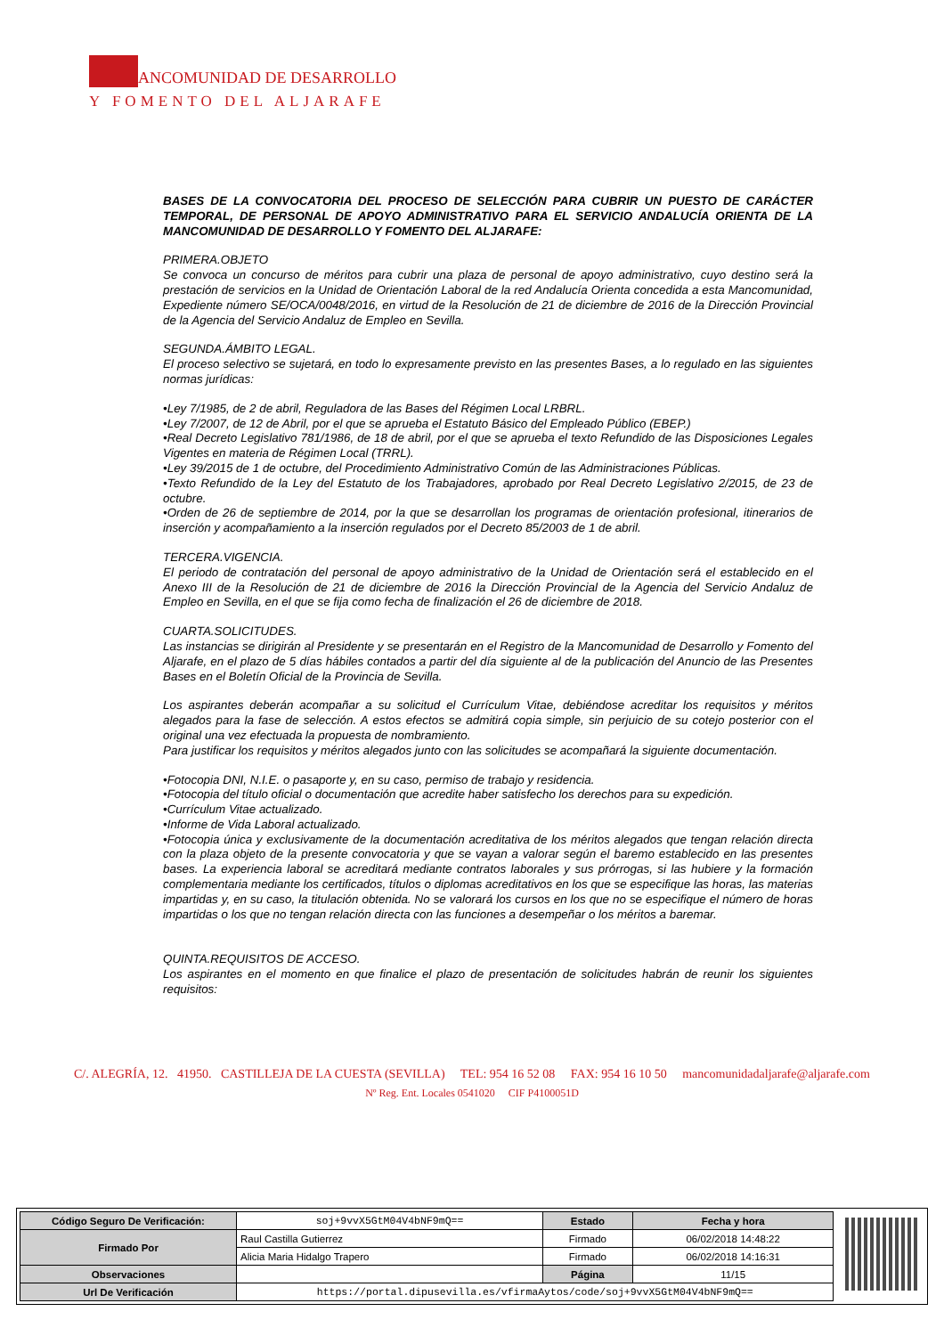ANCOMUNIDAD DE DESARROLLO
Y FOMENTO DEL ALJARAFE
BASES DE LA CONVOCATORIA DEL PROCESO DE SELECCIÓN PARA CUBRIR UN PUESTO DE CARÁCTER TEMPORAL, DE PERSONAL DE APOYO ADMINISTRATIVO PARA EL SERVICIO ANDALUCÍA ORIENTA DE LA MANCOMUNIDAD DE DESARROLLO Y FOMENTO DEL ALJARAFE:
PRIMERA.OBJETO
Se convoca un concurso de méritos para cubrir una plaza de personal de apoyo administrativo, cuyo destino será la prestación de servicios en la Unidad de Orientación Laboral de la red Andalucía Orienta concedida a esta Mancomunidad, Expediente número SE/OCA/0048/2016, en virtud de la Resolución de 21 de diciembre de 2016 de la Dirección Provincial de la Agencia del Servicio Andaluz de Empleo en Sevilla.
SEGUNDA.ÁMBITO LEGAL.
El proceso selectivo se sujetará, en todo lo expresamente previsto en las presentes Bases, a lo regulado en las siguientes normas jurídicas:
•Ley 7/1985, de 2 de abril, Reguladora de las Bases del Régimen Local LRBRL.
•Ley 7/2007, de 12 de Abril, por el que se aprueba el Estatuto Básico del Empleado Público (EBEP.)
•Real Decreto Legislativo 781/1986, de 18 de abril, por el que se aprueba el texto Refundido de las Disposiciones Legales Vigentes en materia de Régimen Local (TRRL).
•Ley 39/2015 de 1 de octubre, del Procedimiento Administrativo Común de las Administraciones Públicas.
•Texto Refundido de la Ley del Estatuto de los Trabajadores, aprobado por Real Decreto Legislativo 2/2015, de 23 de octubre.
•Orden de 26 de septiembre de 2014, por la que se desarrollan los programas de orientación profesional, itinerarios de inserción y acompañamiento a la inserción regulados por el Decreto 85/2003 de 1 de abril.
TERCERA.VIGENCIA.
El periodo de contratación del personal de apoyo administrativo de la Unidad de Orientación será el establecido en el Anexo III de la Resolución de 21 de diciembre de 2016 la Dirección Provincial de la Agencia del Servicio Andaluz de Empleo en Sevilla, en el que se fija como fecha de finalización el 26 de diciembre de 2018.
CUARTA.SOLICITUDES.
Las instancias se dirigirán al Presidente y se presentarán en el Registro de la Mancomunidad de Desarrollo y Fomento del Aljarafe, en el plazo de 5 días hábiles contados a partir del día siguiente al de la publicación del Anuncio de las Presentes Bases en el Boletín Oficial de la Provincia de Sevilla.
Los aspirantes deberán acompañar a su solicitud el Currículum Vitae, debiéndose acreditar los requisitos y méritos alegados para la fase de selección. A estos efectos se admitirá copia simple, sin perjuicio de su cotejo posterior con el original una vez efectuada la propuesta de nombramiento.
Para justificar los requisitos y méritos alegados junto con las solicitudes se acompañará la siguiente documentación.
•Fotocopia DNI, N.I.E. o pasaporte y, en su caso, permiso de trabajo y residencia.
•Fotocopia del título oficial o documentación que acredite haber satisfecho los derechos para su expedición.
•Currículum Vitae actualizado.
•Informe de Vida Laboral actualizado.
•Fotocopia única y exclusivamente de la documentación acreditativa de los méritos alegados que tengan relación directa con la plaza objeto de la presente convocatoria y que se vayan a valorar según el baremo establecido en las presentes bases. La experiencia laboral se acreditará mediante contratos laborales y sus prórrogas, si las hubiere y la formación complementaria mediante los certificados, títulos o diplomas acreditativos en los que se especifique las horas, las materias impartidas y, en su caso, la titulación obtenida. No se valorará los cursos en los que no se especifique el número de horas impartidas o los que no tengan relación directa con las funciones a desempeñar o los méritos a baremar.
QUINTA.REQUISITOS DE ACCESO.
Los aspirantes en el momento en que finalice el plazo de presentación de solicitudes habrán de reunir los siguientes requisitos:
C/. ALEGRÍA, 12. 41950. CASTILLEJA DE LA CUESTA (SEVILLA) TEL: 954 16 52 08 FAX: 954 16 10 50 mancomunidadaljarafe@aljarafe.com
Nº Reg. Ent. Locales 0541020 CIF P4100051D
| Código Seguro De Verificación: | soj+9vvX5GtM04V4bNF9mQ== | Estado | Fecha y hora |
| Firmado Por | Raul Castilla Gutierrez | Firmado | 06/02/2018 14:48:22 |
| | Alicia Maria Hidalgo Trapero | Firmado | 06/02/2018 14:16:31 |
| Observaciones | | Página | 11/15 |
| Url De Verificación | https://portal.dipusevilla.es/vfirmaAytos/code/soj+9vvX5GtM04V4bNF9mQ== | | |